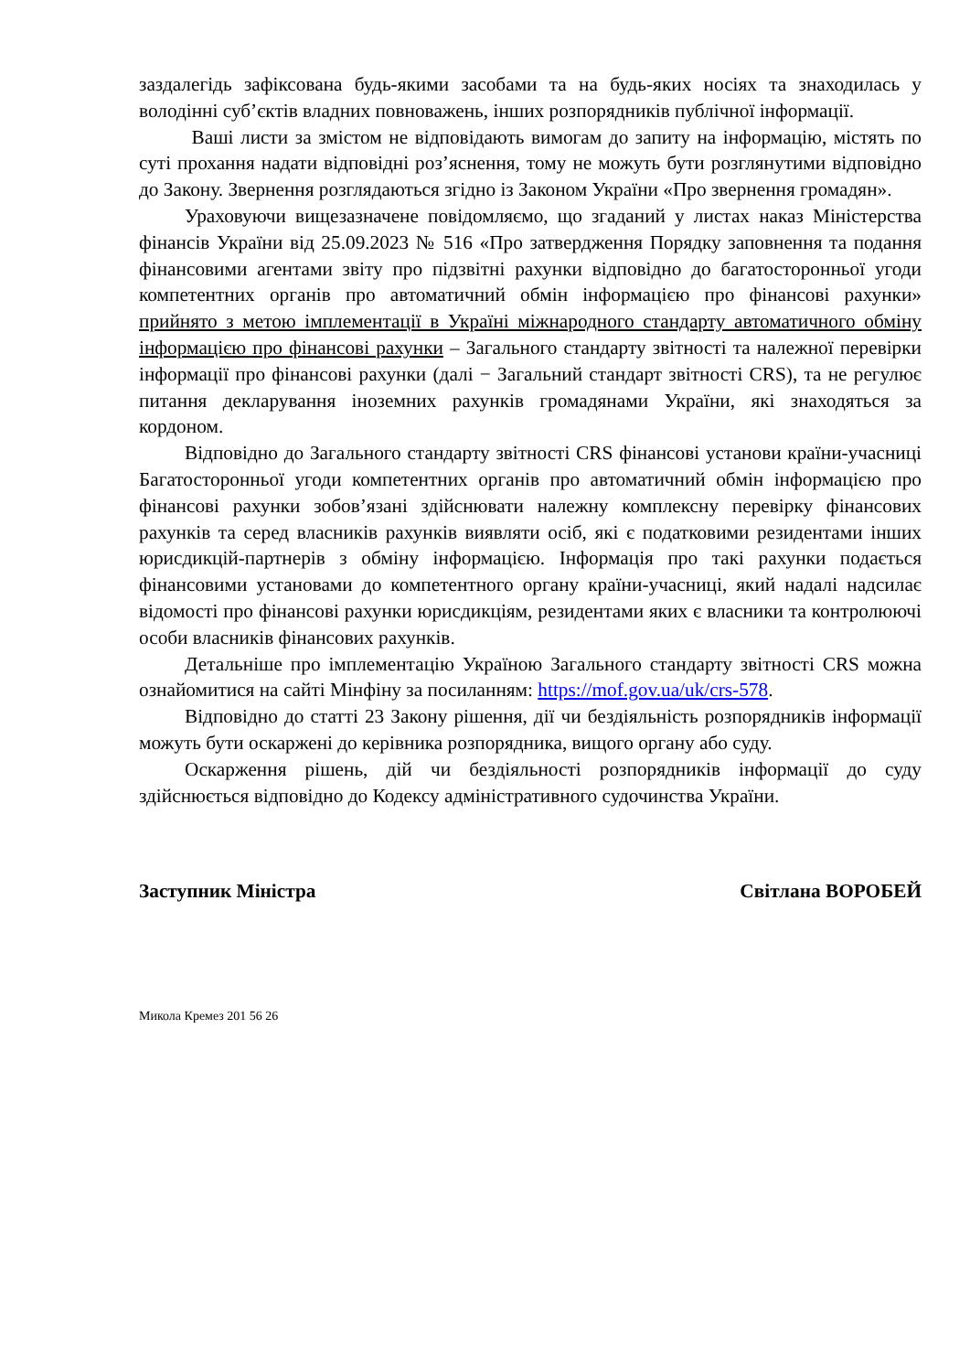заздалегідь зафіксована будь-якими засобами та на будь-яких носіях та знаходилась у володінні суб’єктів владних повноважень, інших розпорядників публічної інформації.
Ваші листи за змістом не відповідають вимогам до запиту на інформацію, містять по суті прохання надати відповідні роз’яснення, тому не можуть бути розглянутими відповідно до Закону. Звернення розглядаються згідно із Законом України «Про звернення громадян».
Ураховуючи вищезазначене повідомляємо, що згаданий у листах наказ Міністерства фінансів України від 25.09.2023 № 516 «Про затвердження Порядку заповнення та подання фінансовими агентами звіту про підзвітні рахунки відповідно до багатосторонньої угоди компетентних органів про автоматичний обмін інформацією про фінансові рахунки» прийнято з метою імплементації в Україні міжнародного стандарту автоматичного обміну інформацією про фінансові рахунки – Загального стандарту звітності та належної перевірки інформації про фінансові рахунки (далі − Загальний стандарт звітності CRS), та не регулює питання декларування іноземних рахунків громадянами України, які знаходяться за кордоном.
Відповідно до Загального стандарту звітності CRS фінансові установи країни-учасниці Багатосторонньої угоди компетентних органів про автоматичний обмін інформацією про фінансові рахунки зобов’язані здійснювати належну комплексну перевірку фінансових рахунків та серед власників рахунків виявляти осіб, які є податковими резидентами інших юрисдикцій-партнерів з обміну інформацією. Інформація про такі рахунки подається фінансовими установами до компетентного органу країни-учасниці, який надалі надсилає відомості про фінансові рахунки юрисдикціям, резидентами яких є власники та контролюючі особи власників фінансових рахунків.
Детальніше про імплементацію Україною Загального стандарту звітності CRS можна ознайомитися на сайті Мінфіну за посиланням: https://mof.gov.ua/uk/crs-578.
Відповідно до статті 23 Закону рішення, дії чи бездіяльність розпорядників інформації можуть бути оскаржені до керівника розпорядника, вищого органу або суду.
Оскарження рішень, дій чи бездіяльності розпорядників інформації до суду здійснюється відповідно до Кодексу адміністративного судочинства України.
Заступник Міністра Світлана ВОРОБЕЙ
Микола Кремез 201 56 26